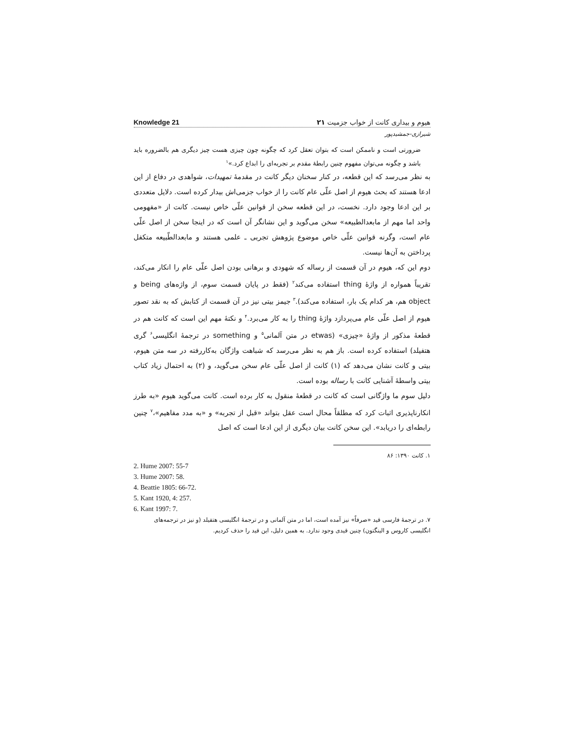Knowledge 21 هیوم و بیداری کانت از خواب جزمیت ۲۱
شیرازی-جمشیدپور
ضرورتی است و ناممکن است که بتوان تعقل کرد که چگونه چون چیزی هست چیز دیگری هم بالضروره باید باشد و چگونه می‌توان مفهوم چنین رابطهٔ مقدم بر تجربه‌ای را ابداع کرد.»<sup>۱</sup>
به نظر می‌رسد که این قطعه، در کنار سخنان دیگر کانت در مقدمهٔ تمهیدات، شواهدی در دفاع از این ادعا هستند که بحث هیوم از اصل علّی عام کانت را از خواب جزمی‌اش بیدار کرده است. دلایل متعددی بر این ادعا وجود دارد. نخست، در این قطعه سخن از قوانین علّی خاص نیست. کانت از «مفهومی واحد اما مهم از مابعدالطبیعه» سخن می‌گوید و این نشانگر آن است که در اینجا سخن از اصل علّی عام است، وگرنه قوانین علّی خاص موضوع پژوهش تجربی ـ علمی هستند و مابعدالطّبیعه متکفل پرداختن به آن‌ها نیست.
دوم این که، هیوم در آن قسمت از رساله که شهودی و برهانی بودن اصل علّی عام را انکار می‌کند، تقریباً همواره از واژهٔ thing استفاده می‌کند<sup>۲</sup> (فقط در پایان قسمت سوم، از واژه‌های being و object هم، هر کدام یک بار، استفاده می‌کند).<sup>۳</sup> جیمز بیتی نیز در آن قسمت از کتابش که به نقد تصور هیوم از اصل علّی عام می‌پردازد واژهٔ thing را به کار می‌برد.<sup>۴</sup> و نکتهٔ مهم این است که کانت هم در قطعهٔ مذکور از واژهٔ «چیزی» (etwas در متن آلمانی<sup>۵</sup> و something در ترجمهٔ انگلیسی<sup>۶</sup> گری هتفیلد) استفاده کرده است. باز هم به نظر می‌رسد که شباهت واژگان به‌کاررفته در سه متن هیوم، بیتی و کانت نشان می‌دهد که (۱) کانت از اصل علّی عام سخن می‌گوید، و (۲) به احتمال زیاد کتاب بیتی واسطهٔ آشنایی کانت با رساله بوده است.
دلیل سوم ما واژگانی است که کانت در قطعهٔ منقول به کار برده است. کانت می‌گوید هیوم «به طرز انکارناپذیری اثبات کرد که مطلقاً محال است عقل بتواند «قبل از تجربه» و «به مدد مفاهیم»،<sup>۷</sup> چنین رابطه‌ای را دریابد». این سخن کانت بیان دیگری از این ادعا است که اصل
۱. کانت ۱۳۹۰: ۸۶
2. Hume 2007: 55-7
3. Hume 2007: 58.
4. Beattie 1805: 66-72.
5. Kant 1920, 4: 257.
6. Kant 1997: 7.
۷. در ترجمهٔ فارسی قید «صرفاً» نیز آمده است، اما در متن آلمانی و در ترجمهٔ انگلیسی هتفیلد (و نیز در ترجمه‌های انگلیسی کاروس و الینگتون) چنین قیدی وجود ندارد. به همین دلیل، این قید را حذف کردیم.